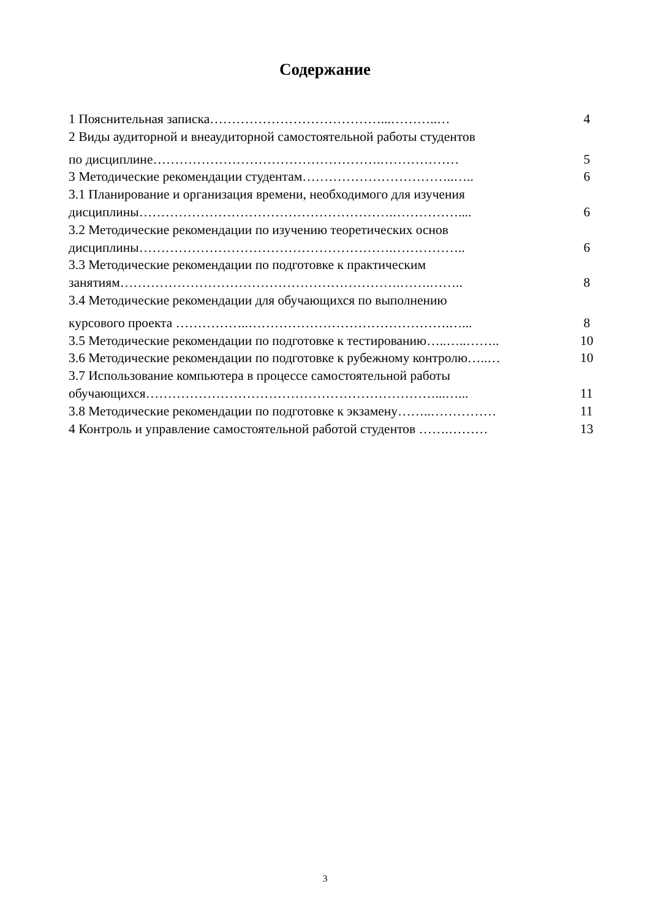Содержание
1 Пояснительная записка…………………………………...………..… 4
2 Виды аудиторной и внеаудиторной самостоятельной работы студентов
по дисциплине…………………………………………….……………… 5
3 Методические рекомендации студентам……………………………..….. 6
3.1 Планирование и организация времени, необходимого для изучения
дисциплины………………………………………………….…………….... 6
3.2 Методические рекомендации по изучению теоретических основ
дисциплины………………………………………………….…………….. 6
3.3 Методические рекомендации по подготовке к практическим
занятиям……………………………………………………….…….…….. 8
3.4 Методические рекомендации для обучающихся по выполнению
курсового проекта ……………..……………………………………….…... 8
3.5 Методические рекомендации по подготовке к тестированию…..…..…….. 10
3.6 Методические рекомендации по подготовке к рубежному контролю…..… 10
3.7 Использование компьютера в процессе самостоятельной работы
обучающихся…………………………………………………………...…... 11
3.8 Методические рекомендации по подготовке к экзамену……..…………… 11
4 Контроль и управление самостоятельной работой студентов …….……… 13
3